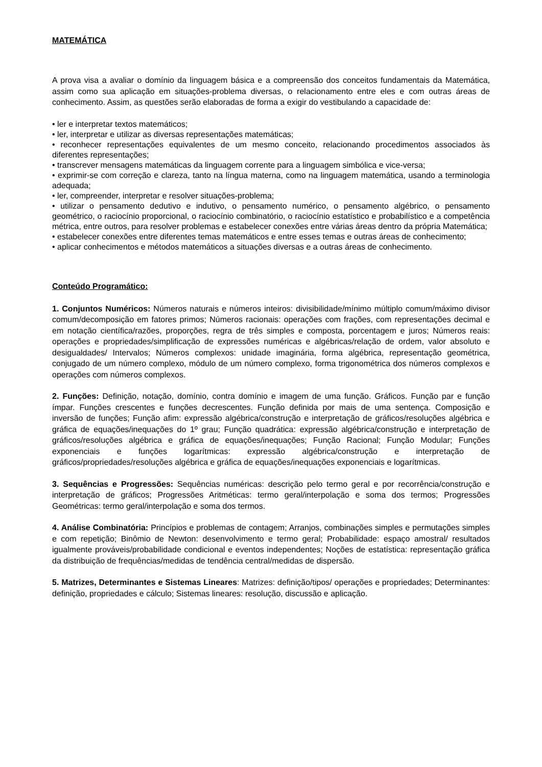MATEMÁTICA
A prova visa a avaliar o domínio da linguagem básica e a compreensão dos conceitos fundamentais da Matemática, assim como sua aplicação em situações-problema diversas, o relacionamento entre eles e com outras áreas de conhecimento. Assim, as questões serão elaboradas de forma a exigir do vestibulando a capacidade de:
• ler e interpretar textos matemáticos;
• ler, interpretar e utilizar as diversas representações matemáticas;
• reconhecer representações equivalentes de um mesmo conceito, relacionando procedimentos associados às diferentes representações;
• transcrever mensagens matemáticas da linguagem corrente para a linguagem simbólica e vice-versa;
• exprimir-se com correção e clareza, tanto na língua materna, como na linguagem matemática, usando a terminologia adequada;
• ler, compreender, interpretar e resolver situações-problema;
• utilizar o pensamento dedutivo e indutivo, o pensamento numérico, o pensamento algébrico, o pensamento geométrico, o raciocínio proporcional, o raciocínio combinatório, o raciocínio estatístico e probabilístico e a competência métrica, entre outros, para resolver problemas e estabelecer conexões entre várias áreas dentro da própria Matemática;
• estabelecer conexões entre diferentes temas matemáticos e entre esses temas e outras áreas de conhecimento;
• aplicar conhecimentos e métodos matemáticos a situações diversas e a outras áreas de conhecimento.
Conteúdo Programático:
1. Conjuntos Numéricos: Números naturais e números inteiros: divisibilidade/mínimo múltiplo comum/máximo divisor comum/decomposição em fatores primos; Números racionais: operações com frações, com representações decimal e em notação científica/razões, proporções, regra de três simples e composta, porcentagem e juros; Números reais: operações e propriedades/simplificação de expressões numéricas e algébricas/relação de ordem, valor absoluto e desigualdades/ Intervalos; Números complexos: unidade imaginária, forma algébrica, representação geométrica, conjugado de um número complexo, módulo de um número complexo, forma trigonométrica dos números complexos e operações com números complexos.
2. Funções: Definição, notação, domínio, contra domínio e imagem de uma função. Gráficos. Função par e função ímpar. Funções crescentes e funções decrescentes. Função definida por mais de uma sentença. Composição e inversão de funções; Função afim: expressão algébrica/construção e interpretação de gráficos/resoluções algébrica e gráfica de equações/inequações do 1º grau; Função quadrática: expressão algébrica/construção e interpretação de gráficos/resoluções algébrica e gráfica de equações/inequações; Função Racional; Função Modular; Funções exponenciais e funções logarítmicas: expressão algébrica/construção e interpretação de gráficos/propriedades/resoluções algébrica e gráfica de equações/inequações exponenciais e logarítmicas.
3. Sequências e Progressões: Sequências numéricas: descrição pelo termo geral e por recorrência/construção e interpretação de gráficos; Progressões Aritméticas: termo geral/interpolação e soma dos termos; Progressões Geométricas: termo geral/interpolação e soma dos termos.
4. Análise Combinatória: Princípios e problemas de contagem; Arranjos, combinações simples e permutações simples e com repetição; Binômio de Newton: desenvolvimento e termo geral; Probabilidade: espaço amostral/ resultados igualmente prováveis/probabilidade condicional e eventos independentes; Noções de estatística: representação gráfica da distribuição de frequências/medidas de tendência central/medidas de dispersão.
5. Matrizes, Determinantes e Sistemas Lineares: Matrizes: definição/tipos/ operações e propriedades; Determinantes: definição, propriedades e cálculo; Sistemas lineares: resolução, discussão e aplicação.